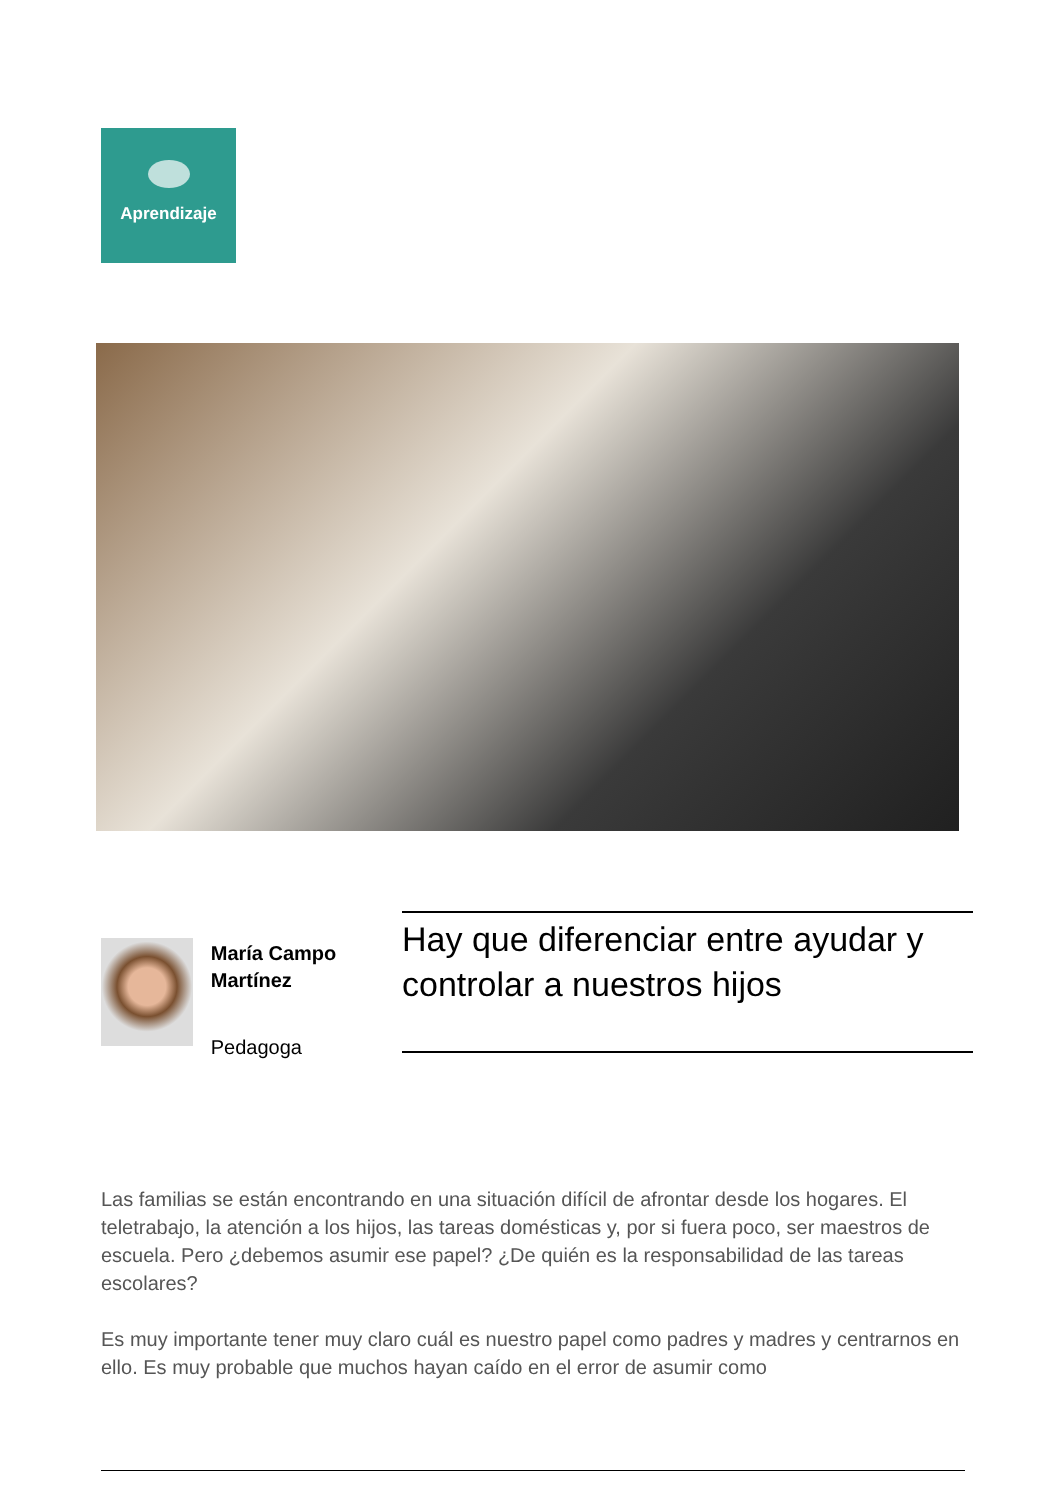Aprendizaje
María Campo Martínez
Pedagoga
Hay que diferenciar entre ayudar y controlar a nuestros hijos
Las familias se están encontrando en una situación difícil de afrontar desde los hogares. El teletrabajo, la atención a los hijos, las tareas domésticas y, por si fuera poco, ser maestros de escuela. Pero ¿debemos asumir ese papel? ¿De quién es la responsabilidad de las tareas escolares?
Es muy importante tener muy claro cuál es nuestro papel como padres y madres y centrarnos en ello. Es muy probable que muchos hayan caído en el error de asumir como